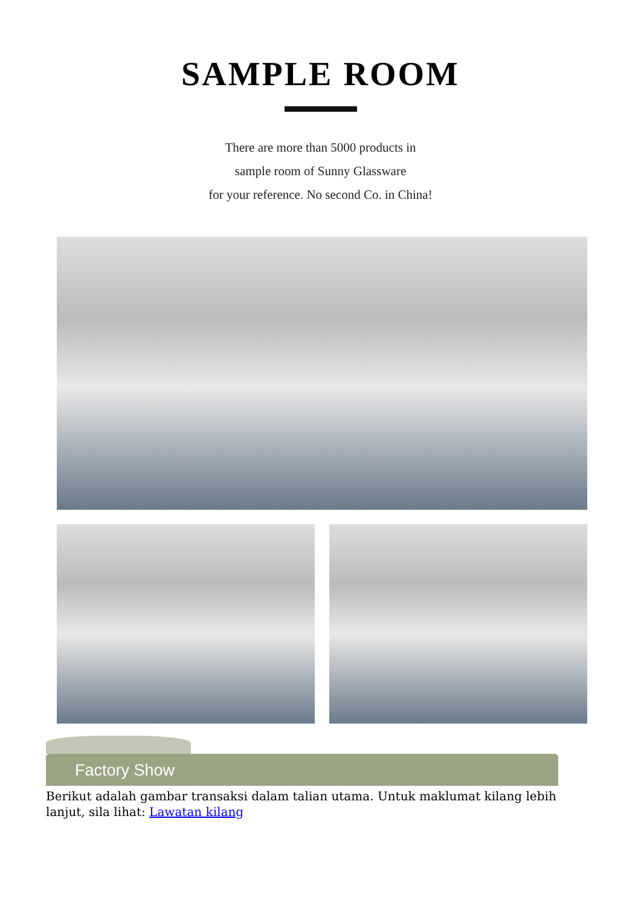SAMPLE ROOM
There are more than 5000 products in
sample room of Sunny Glassware
for your reference. No second Co. in China!
Factory Show
Berikut adalah gambar transaksi dalam talian utama. Untuk maklumat kilang lebih lanjut, sila lihat: Lawatan kilang